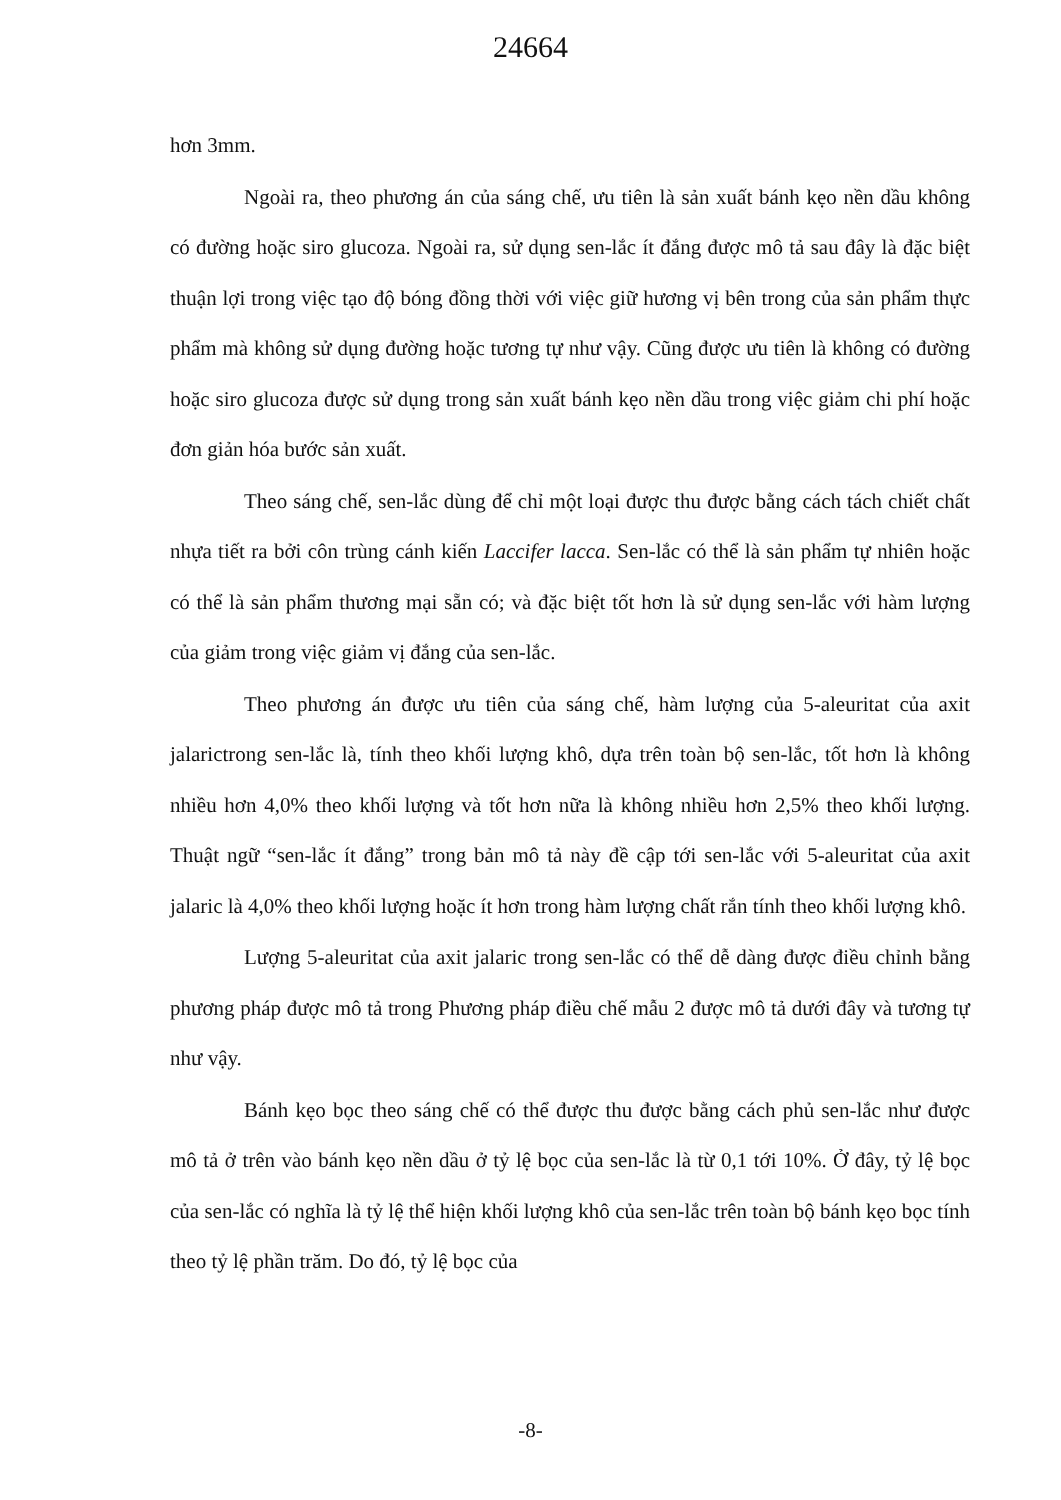24664
hơn 3mm.
Ngoài ra, theo phương án của sáng chế, ưu tiên là sản xuất bánh kẹo nền dầu không có đường hoặc siro glucoza. Ngoài ra, sử dụng sen-lắc ít đắng được mô tả sau đây là đặc biệt thuận lợi trong việc tạo độ bóng đồng thời với việc giữ hương vị bên trong của sản phẩm thực phẩm mà không sử dụng đường hoặc tương tự như vậy. Cũng được ưu tiên là không có đường hoặc siro glucoza được sử dụng trong sản xuất bánh kẹo nền dầu trong việc giảm chi phí hoặc đơn giản hóa bước sản xuất.
Theo sáng chế, sen-lắc dùng để chỉ một loại được thu được bằng cách tách chiết chất nhựa tiết ra bởi côn trùng cánh kiến Laccifer lacca. Sen-lắc có thể là sản phẩm tự nhiên hoặc có thể là sản phẩm thương mại sẵn có; và đặc biệt tốt hơn là sử dụng sen-lắc với hàm lượng của giảm trong việc giảm vị đắng của sen-lắc.
Theo phương án được ưu tiên của sáng chế, hàm lượng của 5-aleuritat của axit jalarictrong sen-lắc là, tính theo khối lượng khô, dựa trên toàn bộ sen-lắc, tốt hơn là không nhiều hơn 4,0% theo khối lượng và tốt hơn nữa là không nhiều hơn 2,5% theo khối lượng. Thuật ngữ “sen-lắc ít đắng” trong bản mô tả này đề cập tới sen-lắc với 5-aleuritat của axit jalaric là 4,0% theo khối lượng hoặc ít hơn trong hàm lượng chất rắn tính theo khối lượng khô.
Lượng 5-aleuritat của axit jalaric trong sen-lắc có thể dễ dàng được điều chỉnh bằng phương pháp được mô tả trong Phương pháp điều chế mẫu 2 được mô tả dưới đây và tương tự như vậy.
Bánh kẹo bọc theo sáng chế có thể được thu được bằng cách phủ sen-lắc như được mô tả ở trên vào bánh kẹo nền dầu ở tỷ lệ bọc của sen-lắc là từ 0,1 tới 10%. Ở đây, tỷ lệ bọc của sen-lắc có nghĩa là tỷ lệ thể hiện khối lượng khô của sen-lắc trên toàn bộ bánh kẹo bọc tính theo tỷ lệ phần trăm. Do đó, tỷ lệ bọc của
-8-